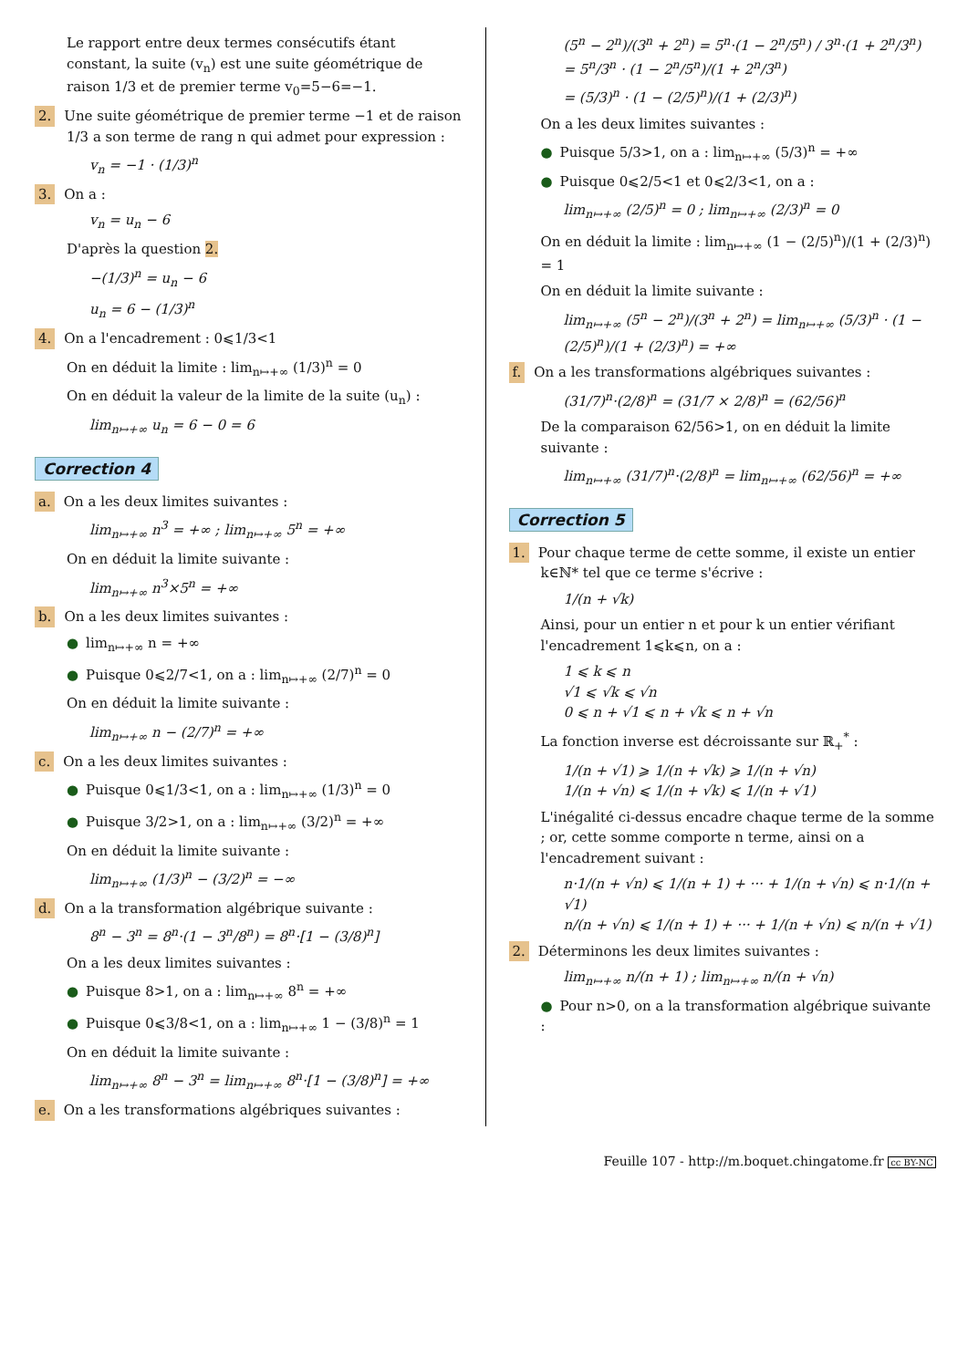Le rapport entre deux termes consécutifs étant constant, la suite (v<sub>n</sub>) est une suite géométrique de raison 1/3 et de premier terme v<sub>0</sub>=5−6=−1.
2. Une suite géométrique de premier terme −1 et de raison 1/3 a son terme de rang n qui admet pour expression :
v<sub>n</sub> = −1 · (1/3)<sup>n</sup>
3. On a :
v<sub>n</sub> = u<sub>n</sub> − 6
D'après la question 2.
−(1/3)<sup>n</sup> = u<sub>n</sub> − 6
u<sub>n</sub> = 6 − (1/3)<sup>n</sup>
4. On a l'encadrement : 0⩽1/3<1
On en déduit la limite : lim<sub>n↦+∞</sub> (1/3)<sup>n</sup> = 0
On en déduit la valeur de la limite de la suite (u<sub>n</sub>) :
lim<sub>n↦+∞</sub> u<sub>n</sub> = 6 − 0 = 6
Correction 4
a. On a les deux limites suivantes :
lim<sub>n↦+∞</sub> n<sup>3</sup> = +∞ ; lim<sub>n↦+∞</sub> 5<sup>n</sup> = +∞
On en déduit la limite suivante :
lim<sub>n↦+∞</sub> n<sup>3</sup>×5<sup>n</sup> = +∞
b. On a les deux limites suivantes :
● lim<sub>n↦+∞</sub> n = +∞
● Puisque 0⩽2/7<1, on a : lim<sub>n↦+∞</sub> (2/7)<sup>n</sup> = 0
On en déduit la limite suivante :
lim<sub>n↦+∞</sub> n − (2/7)<sup>n</sup> = +∞
c. On a les deux limites suivantes :
● Puisque 0⩽1/3<1, on a : lim<sub>n↦+∞</sub> (1/3)<sup>n</sup> = 0
● Puisque 3/2>1, on a : lim<sub>n↦+∞</sub> (3/2)<sup>n</sup> = +∞
On en déduit la limite suivante :
lim<sub>n↦+∞</sub> (1/3)<sup>n</sup> − (3/2)<sup>n</sup> = −∞
d. On a la transformation algébrique suivante :
8<sup>n</sup> − 3<sup>n</sup> = 8<sup>n</sup>·(1 − 3<sup>n</sup>/8<sup>n</sup>) = 8<sup>n</sup>·[1 − (3/8)<sup>n</sup>]
On a les deux limites suivantes :
● Puisque 8>1, on a : lim<sub>n↦+∞</sub> 8<sup>n</sup> = +∞
● Puisque 0⩽3/8<1, on a : lim<sub>n↦+∞</sub> 1 − (3/8)<sup>n</sup> = 1
On en déduit la limite suivante :
lim<sub>n↦+∞</sub> 8<sup>n</sup> − 3<sup>n</sup> = lim<sub>n↦+∞</sub> 8<sup>n</sup>·[1 − (3/8)<sup>n</sup>] = +∞
e. On a les transformations algébriques suivantes :
(5<sup>n</sup> − 2<sup>n</sup>)/(3<sup>n</sup> + 2<sup>n</sup>) = 5<sup>n</sup>·(1 − 2<sup>n</sup>/5<sup>n</sup>) / 3<sup>n</sup>·(1 + 2<sup>n</sup>/3<sup>n</sup>) = 5<sup>n</sup>/3<sup>n</sup> · (1 − 2<sup>n</sup>/5<sup>n</sup>)/(1 + 2<sup>n</sup>/3<sup>n</sup>)
= (5/3)<sup>n</sup> · (1 − (2/5)<sup>n</sup>)/(1 + (2/3)<sup>n</sup>)
On a les deux limites suivantes :
● Puisque 5/3>1, on a : lim<sub>n↦+∞</sub> (5/3)<sup>n</sup> = +∞
● Puisque 0⩽2/5<1 et 0⩽2/3<1, on a :
lim<sub>n↦+∞</sub> (2/5)<sup>n</sup> = 0 ; lim<sub>n↦+∞</sub> (2/3)<sup>n</sup> = 0
On en déduit la limite : lim<sub>n↦+∞</sub> (1 − (2/5)<sup>n</sup>)/(1 + (2/3)<sup>n</sup>) = 1
On en déduit la limite suivante :
lim<sub>n↦+∞</sub> (5<sup>n</sup> − 2<sup>n</sup>)/(3<sup>n</sup> + 2<sup>n</sup>) = lim<sub>n↦+∞</sub> (5/3)<sup>n</sup> · (1 − (2/5)<sup>n</sup>)/(1 + (2/3)<sup>n</sup>) = +∞
f. On a les transformations algébriques suivantes :
(31/7)<sup>n</sup>·(2/8)<sup>n</sup> = (31/7 × 2/8)<sup>n</sup> = (62/56)<sup>n</sup>
De la comparaison 62/56>1, on en déduit la limite suivante :
lim<sub>n↦+∞</sub> (31/7)<sup>n</sup>·(2/8)<sup>n</sup> = lim<sub>n↦+∞</sub> (62/56)<sup>n</sup> = +∞
Correction 5
1. Pour chaque terme de cette somme, il existe un entier k∈ℕ* tel que ce terme s'écrive :
1/(n + √k)
Ainsi, pour un entier n et pour k un entier vérifiant l'encadrement 1⩽k⩽n, on a :
1 ⩽ k ⩽ n
√1 ⩽ √k ⩽ √n
0 ⩽ n + √1 ⩽ n + √k ⩽ n + √n
La fonction inverse est décroissante sur ℝ<sub>+</sub><sup>*</sup> :
1/(n + √1) ⩾ 1/(n + √k) ⩾ 1/(n + √n)
1/(n + √n) ⩽ 1/(n + √k) ⩽ 1/(n + √1)
L'inégalité ci-dessus encadre chaque terme de la somme ; or, cette somme comporte n terme, ainsi on a l'encadrement suivant :
n·1/(n + √n) ⩽ 1/(n + 1) + ··· + 1/(n + √n) ⩽ n·1/(n + √1)
n/(n + √n) ⩽ 1/(n + 1) + ··· + 1/(n + √n) ⩽ n/(n + √1)
2. Déterminons les deux limites suivantes :
lim<sub>n↦+∞</sub> n/(n + 1) ; lim<sub>n↦+∞</sub> n/(n + √n)
● Pour n>0, on a la transformation algébrique suivante :
Feuille 107 - http://m.boquet.chingatome.fr cc BY-NC